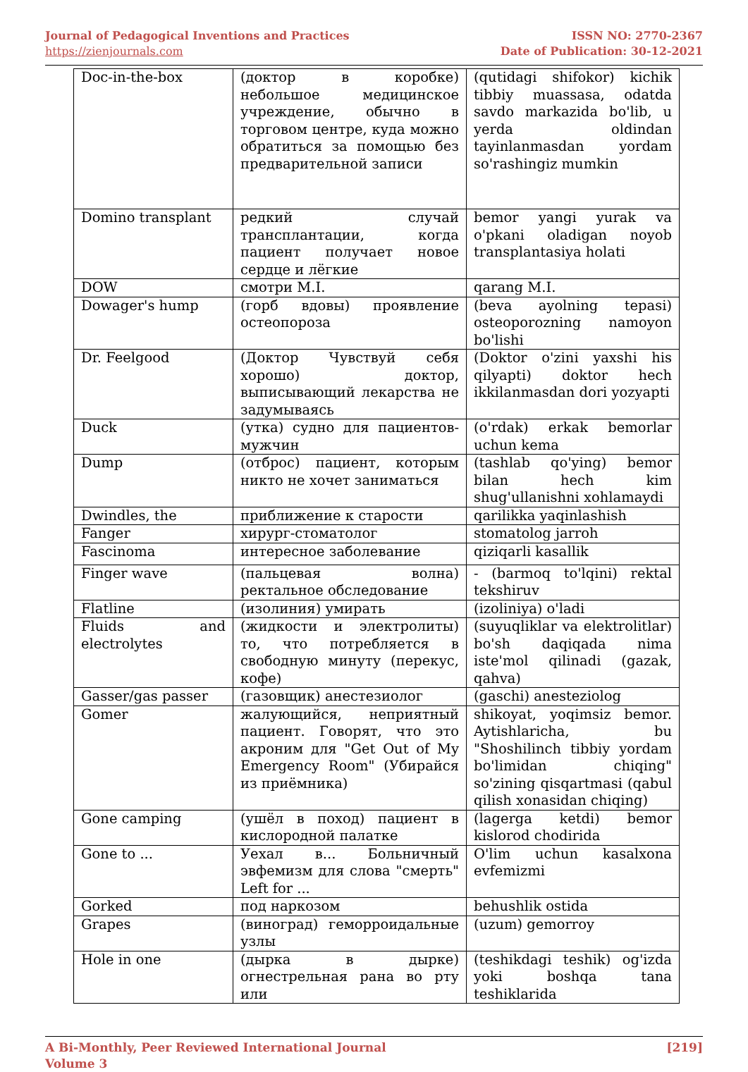Journal of Pedagogical Inventions and Practices
https://zienjournals.com
ISSN NO: 2770-2367
Date of Publication: 30-12-2021
| Doc-in-the-box | (доктор в коробке) небольшое медицинское учреждение, обычно в торговом центре, куда можно обратиться за помощью без предварительной записи | (qutidagi shifokor) kichik tibbiy muassasa, odatda savdo markazida bo'lib, u yerda oldindan tayinlanmasdan yordam so'rashingiz mumkin |
| Domino transplant | редкий случай трансплантации, когда пациент получает новое сердце и лёгкие | bemor yangi yurak va o'pkani oladigan noyob transplantasiya holati |
| DOW | смотри M.I. | qarang M.I. |
| Dowager's hump | (горб вдовы) проявление остеопороза | (beva ayolning tepasi) osteoporozning namoyon bo'lishi |
| Dr. Feelgood | (Доктор Чувствуй себя хорошо) доктор, выписывающий лекарства не задумываясь | (Doktor o'zini yaxshi his qilyapti) doktor hech ikkilanmasdan dori yozyapti |
| Duck | (утка) судно для пациентов-мужчин | (o'rdak) erkak bemorlar uchun kema |
| Dump | (отброс) пациент, которым никто не хочет заниматься | (tashlab qo'ying) bemor bilan hech kim shug'ullanishni xohlamaydi |
| Dwindles, the | приближение к старости | qarilikka yaqinlashish |
| Fanger | хирург-стоматолог | stomatolog jarroh |
| Fascinoma | интересное заболевание | qiziqarli kasallik |
| Finger wave | (пальцевая волна) ректальное обследование | - (barmoq to'lqini) rektal tekshiruv |
| Flatline | (изолиния) умирать | (izoliniya) o'ladi |
| Fluids and electrolytes | (жидкости и электролиты) то, что потребляется в свободную минуту (перекус, кофе) | (suyuqliklar va elektrolitlar) bo'sh daqiqada nima iste'mol qilinadi (gazak, qahva) |
| Gasser/gas passer | (газовщик) анестезиолог | (gaschi) anesteziolog |
| Gomer | жалующийся, неприятный пациент. Говорят, что это акроним для "Get Out of My Emergency Room" (Убирайся из приёмника) | shikoyat, yoqimsiz bemor. Aytishlaricha, bu "Shoshilinch tibbiy yordam bo'limidan chiqing" so'zining qisqartmasi (qabul qilish xonasidan chiqing) |
| Gone camping | (ушёл в поход) пациент в кислородной палатке | (lagerga ketdi) bemor kislorod chodirida |
| Gone to ... | Уехал в... Больничный эвфемизм для слова "смерть" Left for ... | O'lim uchun kasalxona evfemizmi |
| Gorked | под наркозом | behushlik ostida |
| Grapes | (виноград) геморроидальные узлы | (uzum) gemorroy |
| Hole in one | (дырка в дырке) огнестрельная рана во рту или | (teshikdagi teshik) og'izda yoki boshqa tana teshiklarida |
A Bi-Monthly, Peer Reviewed International Journal
Volume 3
[219]